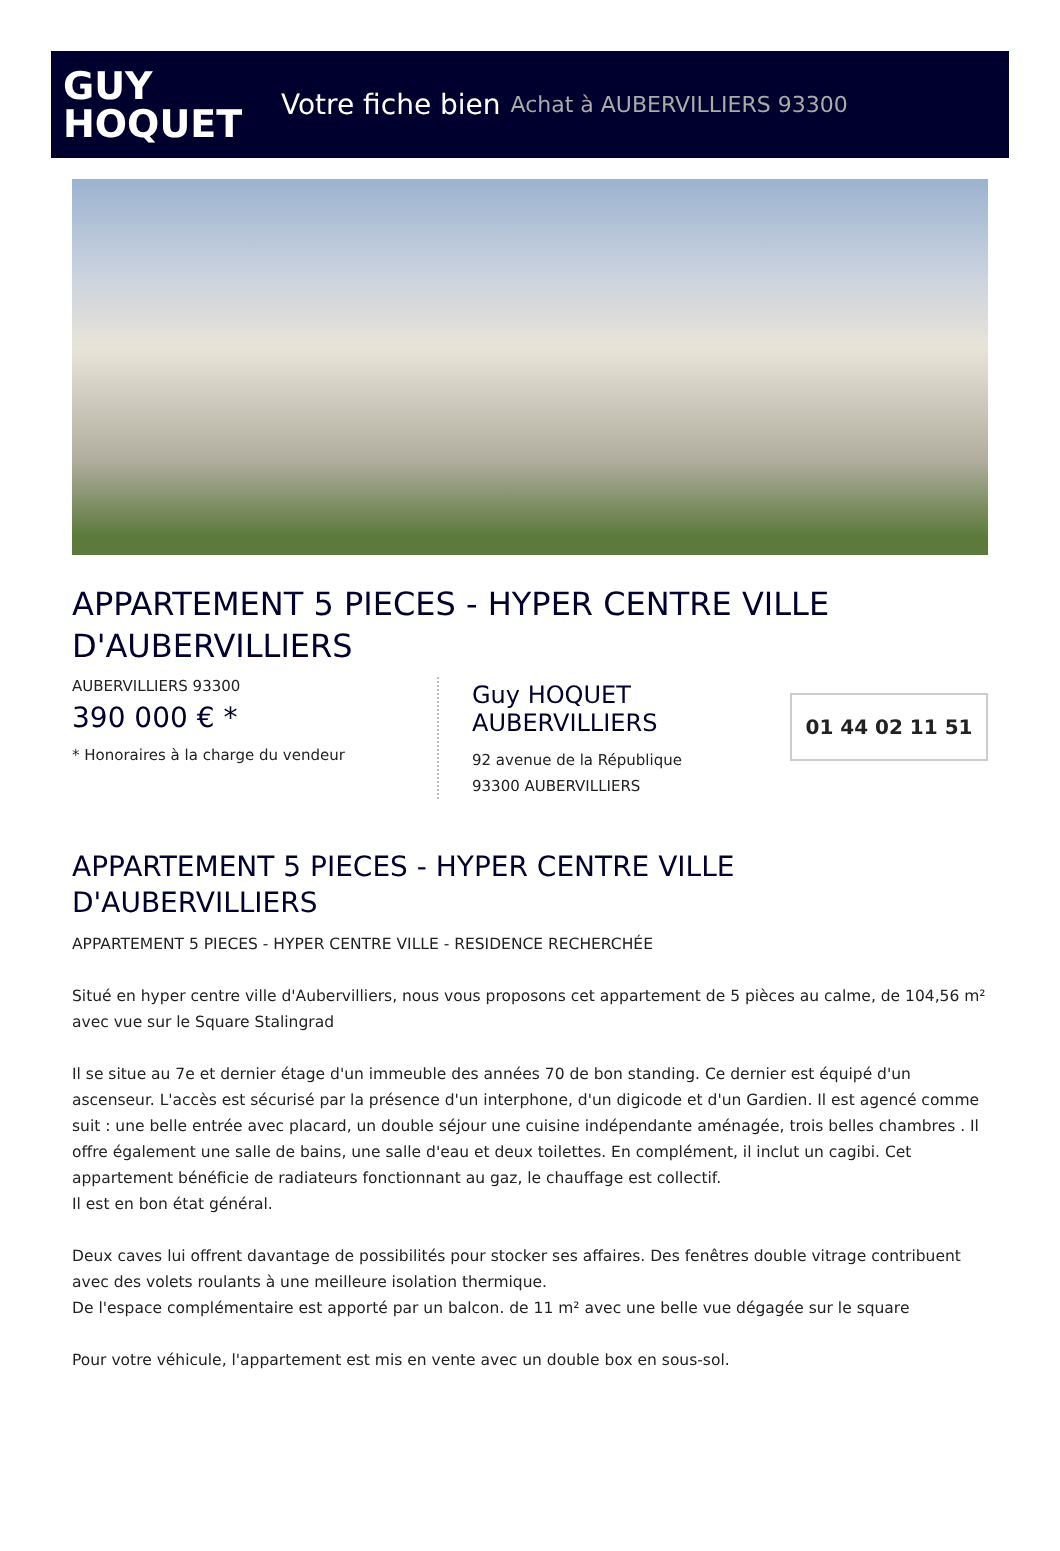GUY
HOQUET
Votre fiche bien Achat à AUBERVILLIERS 93300
APPARTEMENT 5 PIECES - HYPER CENTRE VILLE D'AUBERVILLIERS
AUBERVILLIERS 93300
390 000 € *
* Honoraires à la charge du vendeur
Guy HOQUET AUBERVILLIERS
92 avenue de la République
93300 AUBERVILLIERS
01 44 02 11 51
APPARTEMENT 5 PIECES - HYPER CENTRE VILLE D'AUBERVILLIERS
APPARTEMENT 5 PIECES - HYPER CENTRE VILLE - RESIDENCE RECHERCHÉE
Situé en hyper centre ville d'Aubervilliers, nous vous proposons cet appartement de 5 pièces au calme, de 104,56 m² avec vue sur le Square Stalingrad
Il se situe au 7e et dernier étage d'un immeuble des années 70 de bon standing. Ce dernier est équipé d'un ascenseur. L'accès est sécurisé par la présence d'un interphone, d'un digicode et d'un Gardien. Il est agencé comme suit : une belle entrée avec placard, un double séjour une cuisine indépendante aménagée, trois belles chambres . Il offre également une salle de bains, une salle d'eau et deux toilettes. En complément, il inclut un cagibi. Cet appartement bénéficie de radiateurs fonctionnant au gaz, le chauffage est collectif.
Il est en bon état général.
Deux caves lui offrent davantage de possibilités pour stocker ses affaires. Des fenêtres double vitrage contribuent avec des volets roulants à une meilleure isolation thermique.
De l'espace complémentaire est apporté par un balcon. de 11 m² avec une belle vue dégagée sur le square
Pour votre véhicule, l'appartement est mis en vente avec un double box en sous-sol.